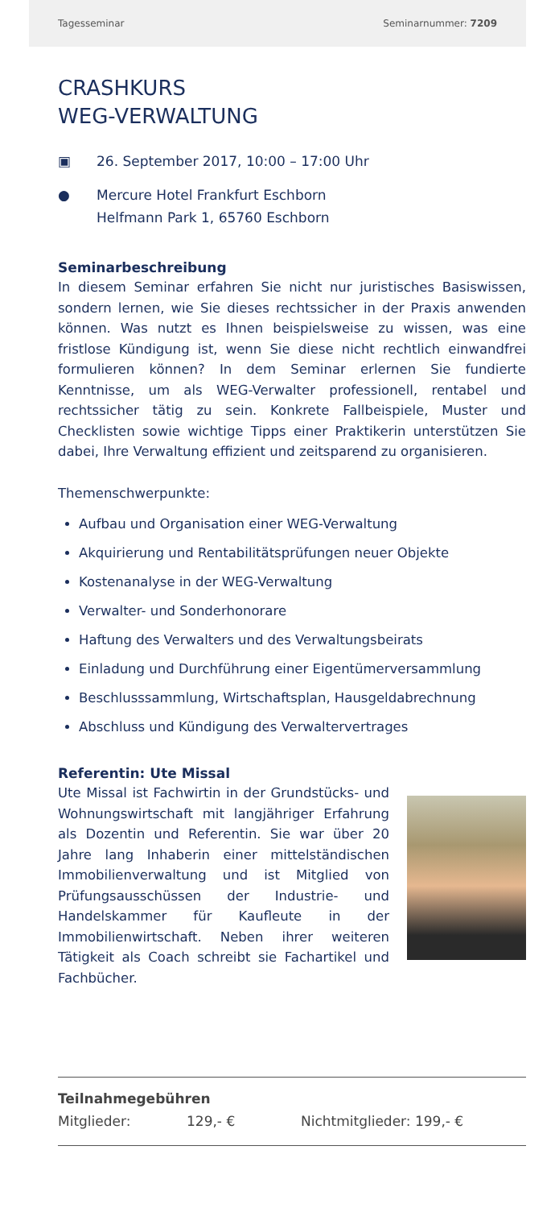Tagesseminar Seminarnummer: 7209
CRASHKURS
WEG-VERWALTUNG
▣ 26. September 2017, 10:00 – 17:00 Uhr
● Mercure Hotel Frankfurt Eschborn
Helfmann Park 1, 65760 Eschborn
Seminarbeschreibung
In diesem Seminar erfahren Sie nicht nur juristisches Basiswissen, sondern lernen, wie Sie dieses rechtssicher in der Praxis anwenden können. Was nutzt es Ihnen beispielsweise zu wissen, was eine fristlose Kündigung ist, wenn Sie diese nicht rechtlich einwandfrei formulieren können? In dem Seminar erlernen Sie fundierte Kenntnisse, um als WEG-Verwalter professionell, rentabel und rechtssicher tätig zu sein. Konkrete Fallbeispiele, Muster und Checklisten sowie wichtige Tipps einer Praktikerin unterstützen Sie dabei, Ihre Verwaltung effizient und zeitsparend zu organisieren.
Themenschwerpunkte:
Aufbau und Organisation einer WEG-Verwaltung
Akquirierung und Rentabilitätsprüfungen neuer Objekte
Kostenanalyse in der WEG-Verwaltung
Verwalter- und Sonderhonorare
Haftung des Verwalters und des Verwaltungsbeirats
Einladung und Durchführung einer Eigentümerversammlung
Beschlusssammlung, Wirtschaftsplan, Hausgeldabrechnung
Abschluss und Kündigung des Verwaltervertrages
Referentin: Ute Missal
Ute Missal ist Fachwirtin in der Grundstücks- und Wohnungswirtschaft mit langjähriger Erfahrung als Dozentin und Referentin. Sie war über 20 Jahre lang Inhaberin einer mittelständischen Immobilienverwaltung und ist Mitglied von Prüfungsausschüssen der Industrie- und Handelskammer für Kaufleute in der Immobilienwirtschaft. Neben ihrer weiteren Tätigkeit als Coach schreibt sie Fachartikel und Fachbücher.
Teilnahmegebühren
Mitglieder: 129,- € Nichtmitglieder: 199,- €